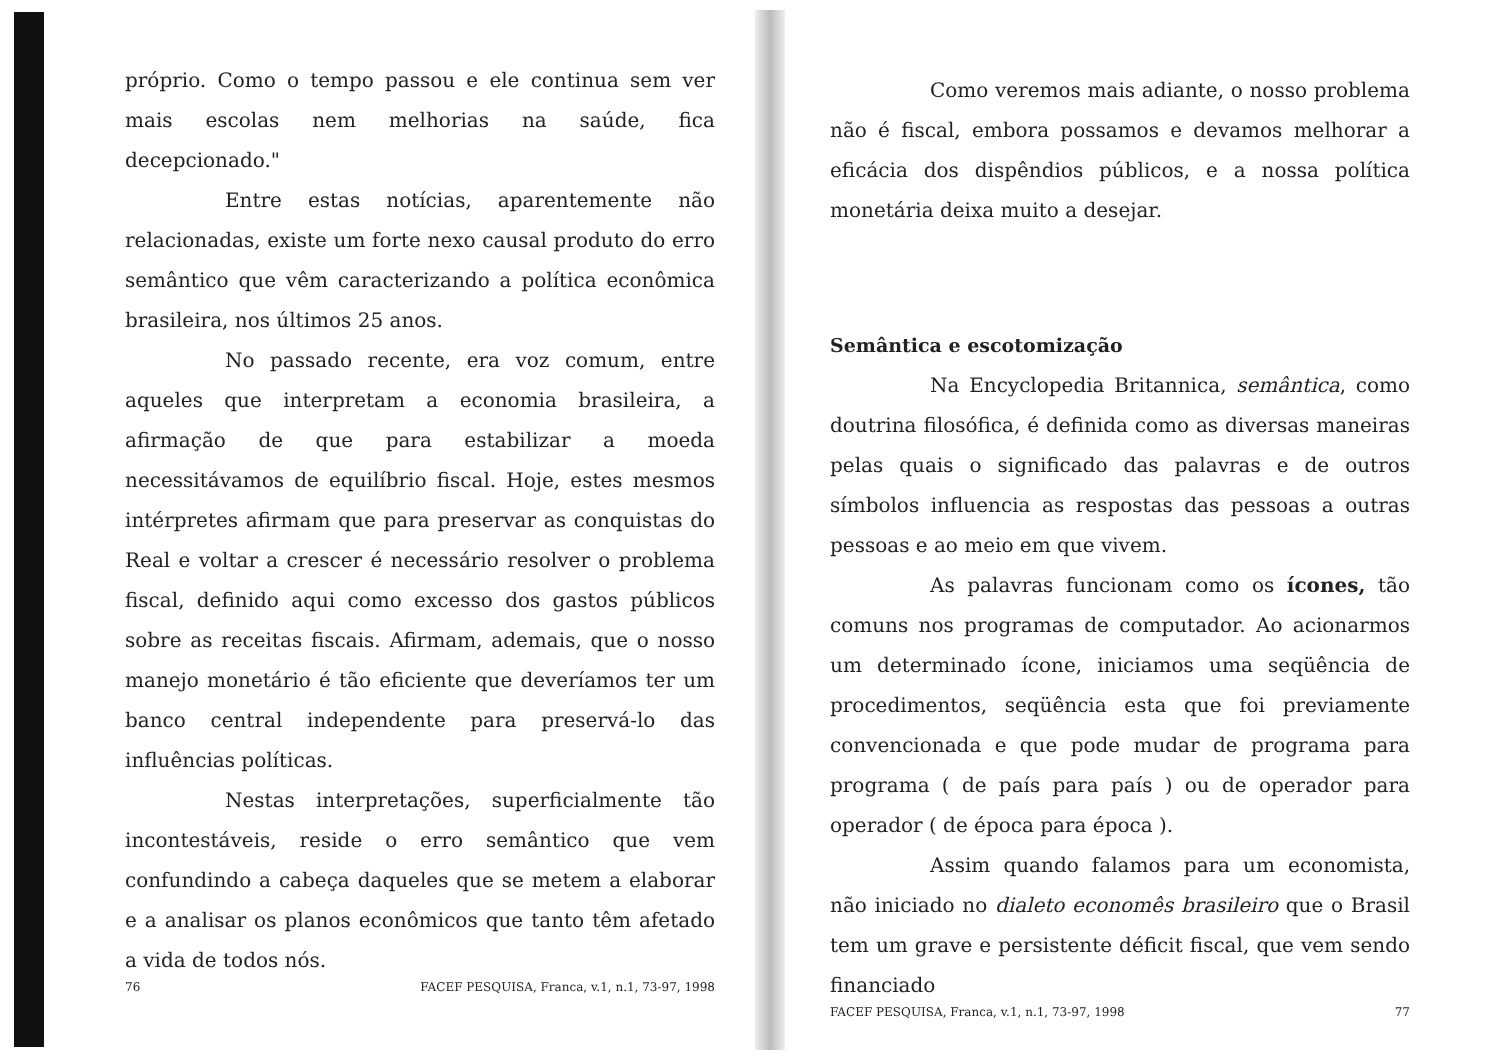próprio. Como o tempo passou e ele continua sem ver mais escolas nem melhorias na saúde, fica decepcionado."
Entre estas notícias, aparentemente não relacionadas, existe um forte nexo causal produto do erro semântico que vêm caracterizando a política econômica brasileira, nos últimos 25 anos.
No passado recente, era voz comum, entre aqueles que interpretam a economia brasileira, a afirmação de que para estabilizar a moeda necessitávamos de equilíbrio fiscal. Hoje, estes mesmos intérpretes afirmam que para preservar as conquistas do Real e voltar a crescer é necessário resolver o problema fiscal, definido aqui como excesso dos gastos públicos sobre as receitas fiscais. Afirmam, ademais, que o nosso manejo monetário é tão eficiente que deveríamos ter um banco central independente para preservá-lo das influências políticas.
Nestas interpretações, superficialmente tão incontestáveis, reside o erro semântico que vem confundindo a cabeça daqueles que se metem a elaborar e a analisar os planos econômicos que tanto têm afetado a vida de todos nós.
76 FACEF PESQUISA, Franca, v.1, n.1, 73-97, 1998
Como veremos mais adiante, o nosso problema não é fiscal, embora possamos e devamos melhorar a eficácia dos dispêndios públicos, e a nossa política monetária deixa muito a desejar.
Semântica e escotomização
Na Encyclopedia Britannica, semântica, como doutrina filosófica, é definida como as diversas maneiras pelas quais o significado das palavras e de outros símbolos influencia as respostas das pessoas a outras pessoas e ao meio em que vivem.
As palavras funcionam como os ícones, tão comuns nos programas de computador. Ao acionarmos um determinado ícone, iniciamos uma seqüência de procedimentos, seqüência esta que foi previamente convencionada e que pode mudar de programa para programa ( de país para país ) ou de operador para operador ( de época para época ).
Assim quando falamos para um economista, não iniciado no dialeto economês brasileiro que o Brasil tem um grave e persistente déficit fiscal, que vem sendo financiado
FACEF PESQUISA, Franca, v.1, n.1, 73-97, 1998 77